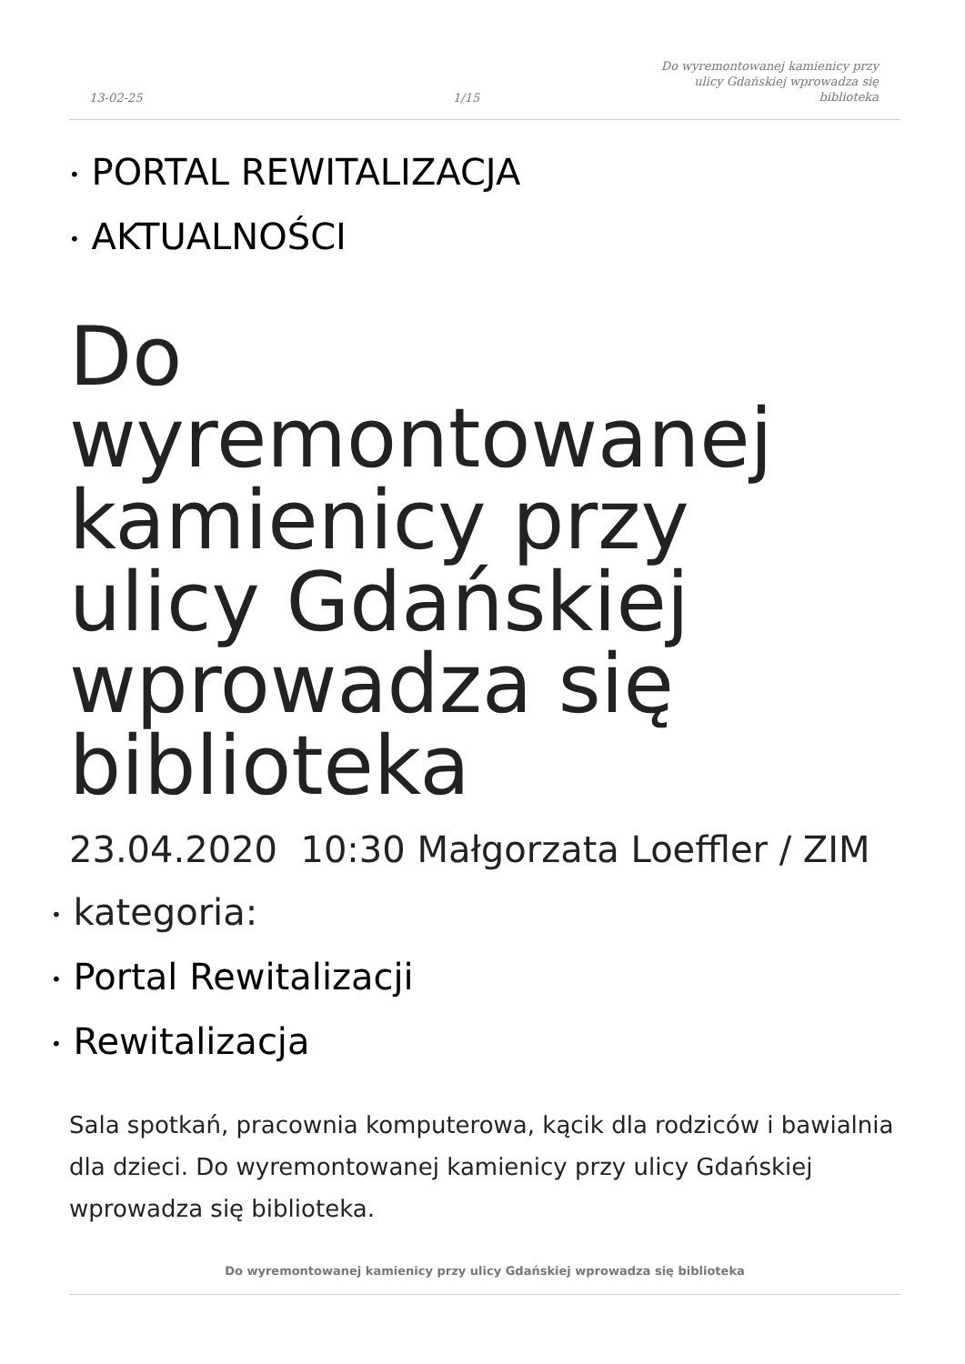13-02-25
1/15
Do wyremontowanej kamienicy przy
ulicy Gdańskiej wprowadza się
biblioteka
• PORTAL REWITALIZACJA
• AKTUALNOŚCI
Do wyremontowanej kamienicy przy ulicy Gdańskiej wprowadza się biblioteka
23.04.2020 10:30 Małgorzata Loeffler / ZIM
• kategoria:
• Portal Rewitalizacji
• Rewitalizacja
Sala spotkań, pracownia komputerowa, kącik dla rodziców i bawialnia dla dzieci. Do wyremontowanej kamienicy przy ulicy Gdańskiej wprowadza się biblioteka.
Do wyremontowanej kamienicy przy ulicy Gdańskiej wprowadza się biblioteka